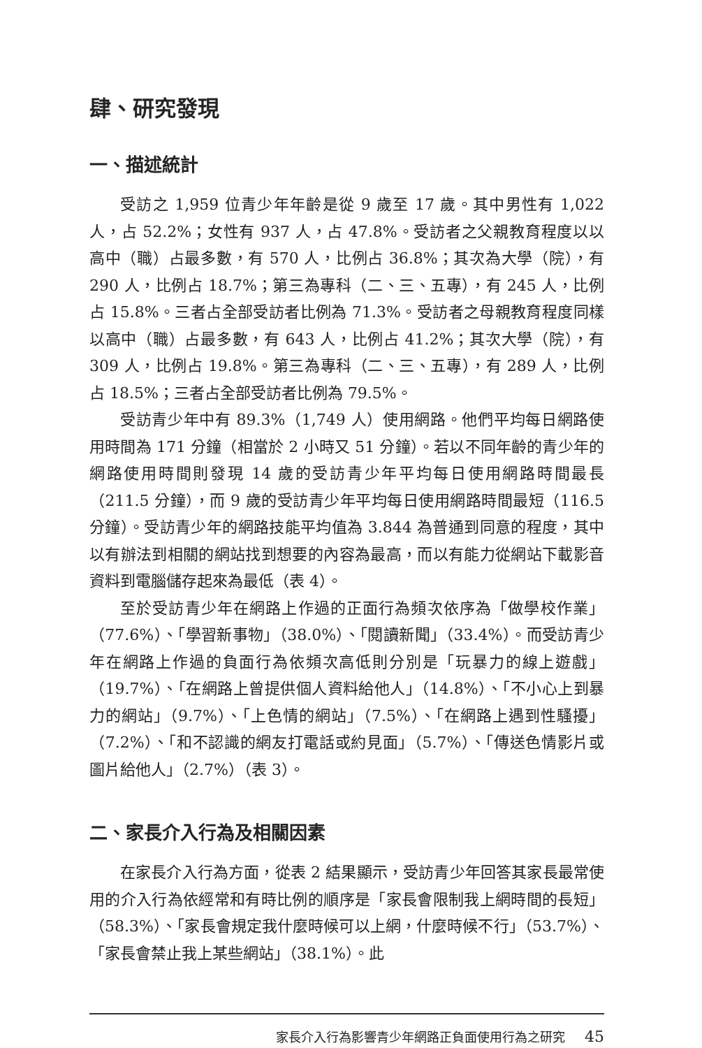肆、研究發現
一、描述統計
受訪之 1,959 位青少年年齡是從 9 歲至 17 歲。其中男性有 1,022 人，占 52.2%；女性有 937 人，占 47.8%。受訪者之父親教育程度以以高中（職）占最多數，有 570 人，比例占 36.8%；其次為大學（院），有 290 人，比例占 18.7%；第三為專科（二、三、五專），有 245 人，比例占 15.8%。三者占全部受訪者比例為 71.3%。受訪者之母親教育程度同樣以高中（職）占最多數，有 643 人，比例占 41.2%；其次大學（院），有 309 人，比例占 19.8%。第三為專科（二、三、五專），有 289 人，比例占 18.5%；三者占全部受訪者比例為 79.5%。
受訪青少年中有 89.3%（1,749 人）使用網路。他們平均每日網路使用時間為 171 分鐘（相當於 2 小時又 51 分鐘）。若以不同年齡的青少年的網路使用時間則發現 14 歲的受訪青少年平均每日使用網路時間最長（211.5 分鐘），而 9 歲的受訪青少年平均每日使用網路時間最短（116.5 分鐘）。受訪青少年的網路技能平均值為 3.844 為普通到同意的程度，其中以有辦法到相關的網站找到想要的內容為最高，而以有能力從網站下載影音資料到電腦儲存起來為最低（表 4）。
至於受訪青少年在網路上作過的正面行為頻次依序為「做學校作業」（77.6%）、「學習新事物」（38.0%）、「閱讀新聞」（33.4%）。而受訪青少年在網路上作過的負面行為依頻次高低則分別是「玩暴力的線上遊戲」（19.7%）、「在網路上曾提供個人資料給他人」（14.8%）、「不小心上到暴力的網站」（9.7%）、「上色情的網站」（7.5%）、「在網路上遇到性騷擾」（7.2%）、「和不認識的網友打電話或約見面」（5.7%）、「傳送色情影片或圖片給他人」（2.7%）（表 3）。
二、家長介入行為及相關因素
在家長介入行為方面，從表 2 結果顯示，受訪青少年回答其家長最常使用的介入行為依經常和有時比例的順序是「家長會限制我上網時間的長短」（58.3%）、「家長會規定我什麼時候可以上網，什麼時候不行」（53.7%）、「家長會禁止我上某些網站」（38.1%）。此
家長介入行為影響青少年網路正負面使用行為之研究 45